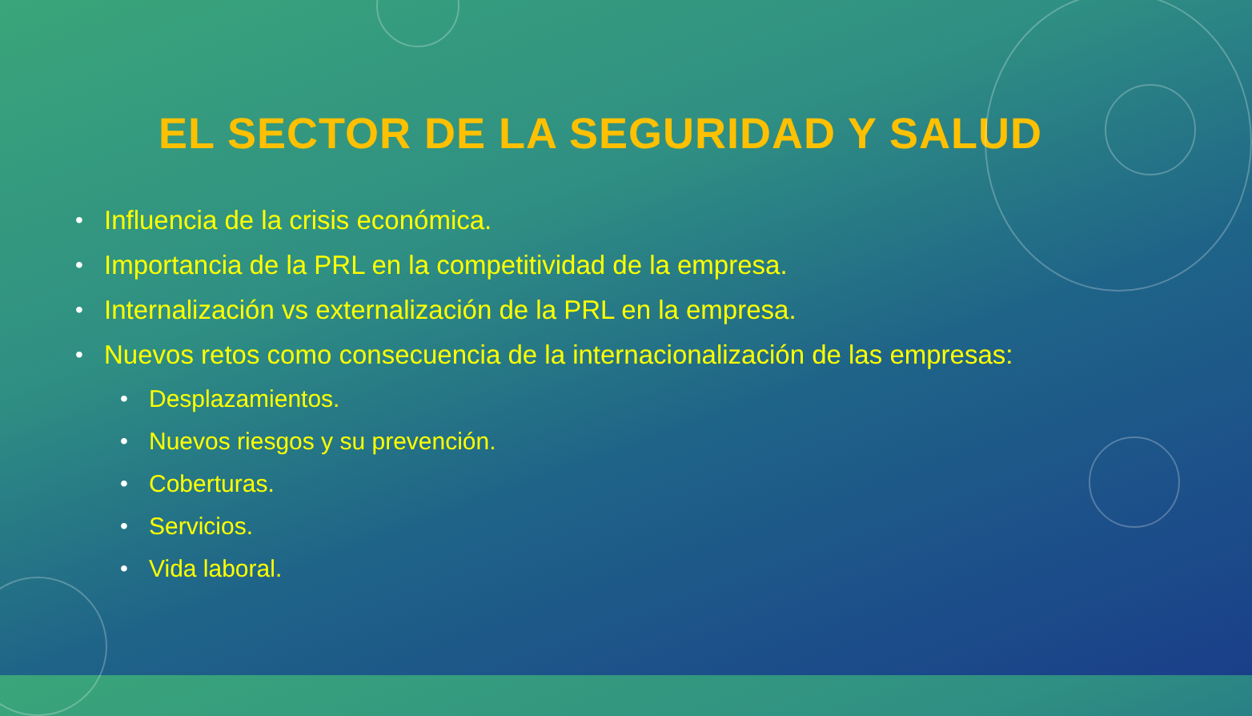EL SECTOR DE LA SEGURIDAD Y SALUD
• Influencia de la crisis económica.
• Importancia de la PRL en la competitividad de la empresa.
• Internalización vs externalización de la PRL en la empresa.
• Nuevos retos como consecuencia de la internacionalización de las empresas:
• Desplazamientos.
• Nuevos riesgos y su prevención.
• Coberturas.
• Servicios.
• Vida laboral.